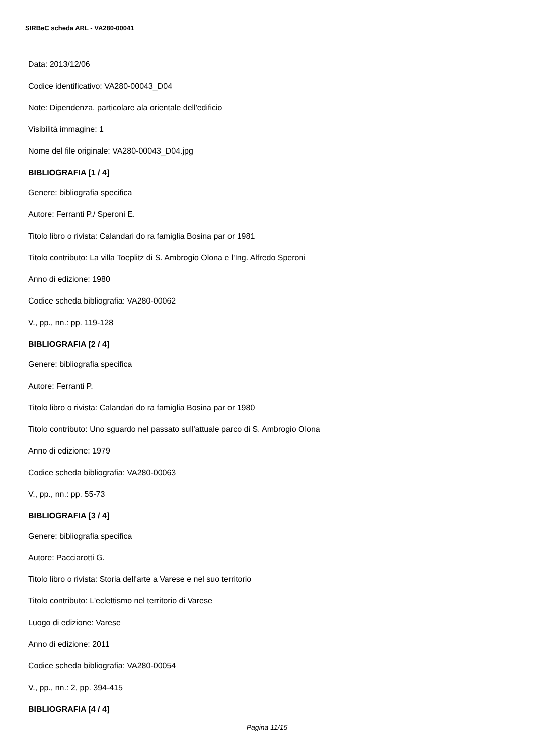SIRBeC scheda ARL - VA280-00041
Data: 2013/12/06
Codice identificativo: VA280-00043_D04
Note: Dipendenza, particolare ala orientale dell'edificio
Visibilità immagine: 1
Nome del file originale: VA280-00043_D04.jpg
BIBLIOGRAFIA [1 / 4]
Genere: bibliografia specifica
Autore: Ferranti P./ Speroni E.
Titolo libro o rivista: Calandari do ra famiglia Bosina par or 1981
Titolo contributo: La villa Toeplitz di S. Ambrogio Olona e l'Ing. Alfredo Speroni
Anno di edizione: 1980
Codice scheda bibliografia: VA280-00062
V., pp., nn.: pp. 119-128
BIBLIOGRAFIA [2 / 4]
Genere: bibliografia specifica
Autore: Ferranti P.
Titolo libro o rivista: Calandari do ra famiglia Bosina par or 1980
Titolo contributo: Uno sguardo nel passato sull'attuale parco di S. Ambrogio Olona
Anno di edizione: 1979
Codice scheda bibliografia: VA280-00063
V., pp., nn.: pp. 55-73
BIBLIOGRAFIA [3 / 4]
Genere: bibliografia specifica
Autore: Pacciarotti G.
Titolo libro o rivista: Storia dell'arte a Varese e nel suo territorio
Titolo contributo: L'eclettismo nel territorio di Varese
Luogo di edizione: Varese
Anno di edizione: 2011
Codice scheda bibliografia: VA280-00054
V., pp., nn.: 2, pp. 394-415
BIBLIOGRAFIA [4 / 4]
Pagina 11/15